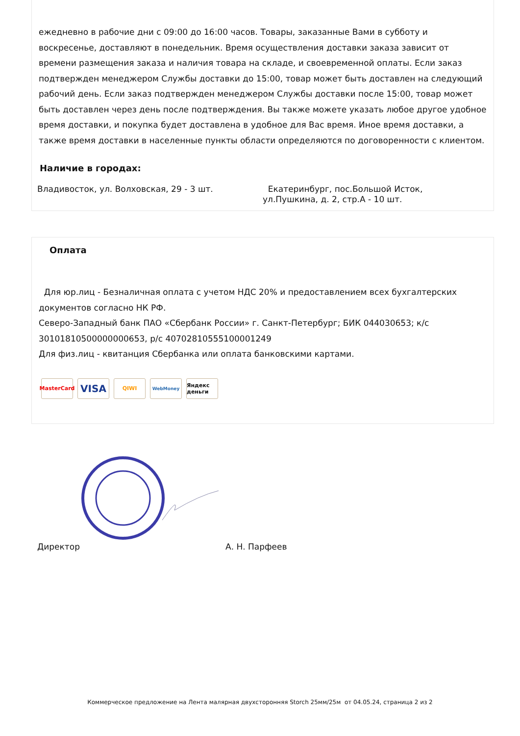ежедневно в рабочие дни с 09:00 до 16:00 часов. Товары, заказанные Вами в субботу и воскресенье, доставляют в понедельник. Время осуществления доставки заказа зависит от времени размещения заказа и наличия товара на складе, и своевременной оплаты. Если заказ подтвержден менеджером Службы доставки до 15:00, товар может быть доставлен на следующий рабочий день. Если заказ подтвержден менеджером Службы доставки после 15:00, товар может быть доставлен через день после подтверждения. Вы также можете указать любое другое удобное время доставки, и покупка будет доставлена в удобное для Вас время. Иное время доставки, а также время доставки в населенные пункты области определяются по договоренности с клиентом.
Наличие в городах:
Владивосток, ул. Волховская, 29 - 3 шт. Екатеринбург, пос.Большой Исток,
ул.Пушкина, д. 2, стр.А - 10 шт.
Оплата
Для юр.лиц - Безналичная оплата с учетом НДС 20% и предоставлением всех бухгалтерских документов согласно НК РФ.
Северо-Западный банк ПАО «Сбербанк России» г. Санкт-Петербург; БИК 044030653; к/с 30101810500000000653, р/с 40702810555100001249
Для физ.лиц - квитанция Сбербанка или оплата банковскими картами.
MasterCard
VISA
QIWI
WebMoney
Яндекс деньги
Директор
А. Н. Парфеев
Коммерческое предложение на Лента малярная двухсторонняя Storch 25мм/25м от 04.05.24, страница 2 из 2